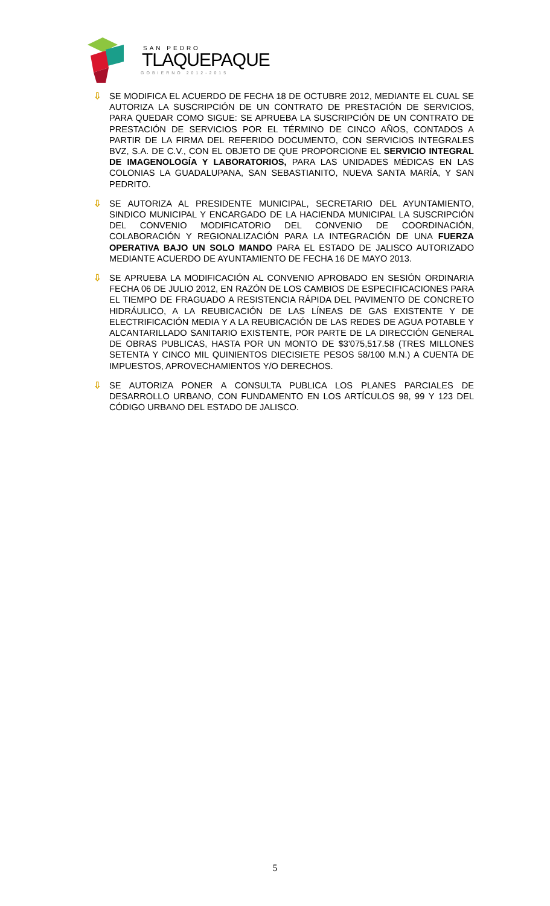SAN PEDRO
TLAQUEPAQUE
GOBIERNO 2012-2015
⇩ SE MODIFICA EL ACUERDO DE FECHA 18 DE OCTUBRE 2012, MEDIANTE EL CUAL SE AUTORIZA LA SUSCRIPCIÓN DE UN CONTRATO DE PRESTACIÓN DE SERVICIOS, PARA QUEDAR COMO SIGUE: SE APRUEBA LA SUSCRIPCIÓN DE UN CONTRATO DE PRESTACIÓN DE SERVICIOS POR EL TÉRMINO DE CINCO AÑOS, CONTADOS A PARTIR DE LA FIRMA DEL REFERIDO DOCUMENTO, CON SERVICIOS INTEGRALES BVZ, S.A. DE C.V., CON EL OBJETO DE QUE PROPORCIONE EL SERVICIO INTEGRAL DE IMAGENOLOGÍA Y LABORATORIOS, PARA LAS UNIDADES MÉDICAS EN LAS COLONIAS LA GUADALUPANA, SAN SEBASTIANITO, NUEVA SANTA MARÍA, Y SAN PEDRITO.
⇩ SE AUTORIZA AL PRESIDENTE MUNICIPAL, SECRETARIO DEL AYUNTAMIENTO, SINDICO MUNICIPAL Y ENCARGADO DE LA HACIENDA MUNICIPAL LA SUSCRIPCIÓN DEL CONVENIO MODIFICATORIO DEL CONVENIO DE COORDINACIÓN, COLABORACIÓN Y REGIONALIZACIÓN PARA LA INTEGRACIÓN DE UNA FUERZA OPERATIVA BAJO UN SOLO MANDO PARA EL ESTADO DE JALISCO AUTORIZADO MEDIANTE ACUERDO DE AYUNTAMIENTO DE FECHA 16 DE MAYO 2013.
⇩ SE APRUEBA LA MODIFICACIÓN AL CONVENIO APROBADO EN SESIÓN ORDINARIA FECHA 06 DE JULIO 2012, EN RAZÓN DE LOS CAMBIOS DE ESPECIFICACIONES PARA EL TIEMPO DE FRAGUADO A RESISTENCIA RÁPIDA DEL PAVIMENTO DE CONCRETO HIDRÁULICO, A LA REUBICACIÓN DE LAS LÍNEAS DE GAS EXISTENTE Y DE ELECTRIFICACIÓN MEDIA Y A LA REUBICACIÓN DE LAS REDES DE AGUA POTABLE Y ALCANTARILLADO SANITARIO EXISTENTE, POR PARTE DE LA DIRECCIÓN GENERAL DE OBRAS PUBLICAS, HASTA POR UN MONTO DE $3'075,517.58 (TRES MILLONES SETENTA Y CINCO MIL QUINIENTOS DIECISIETE PESOS 58/100 M.N.) A CUENTA DE IMPUESTOS, APROVECHAMIENTOS Y/O DERECHOS.
⇩ SE AUTORIZA PONER A CONSULTA PUBLICA LOS PLANES PARCIALES DE DESARROLLO URBANO, CON FUNDAMENTO EN LOS ARTÍCULOS 98, 99 Y 123 DEL CÓDIGO URBANO DEL ESTADO DE JALISCO.
5